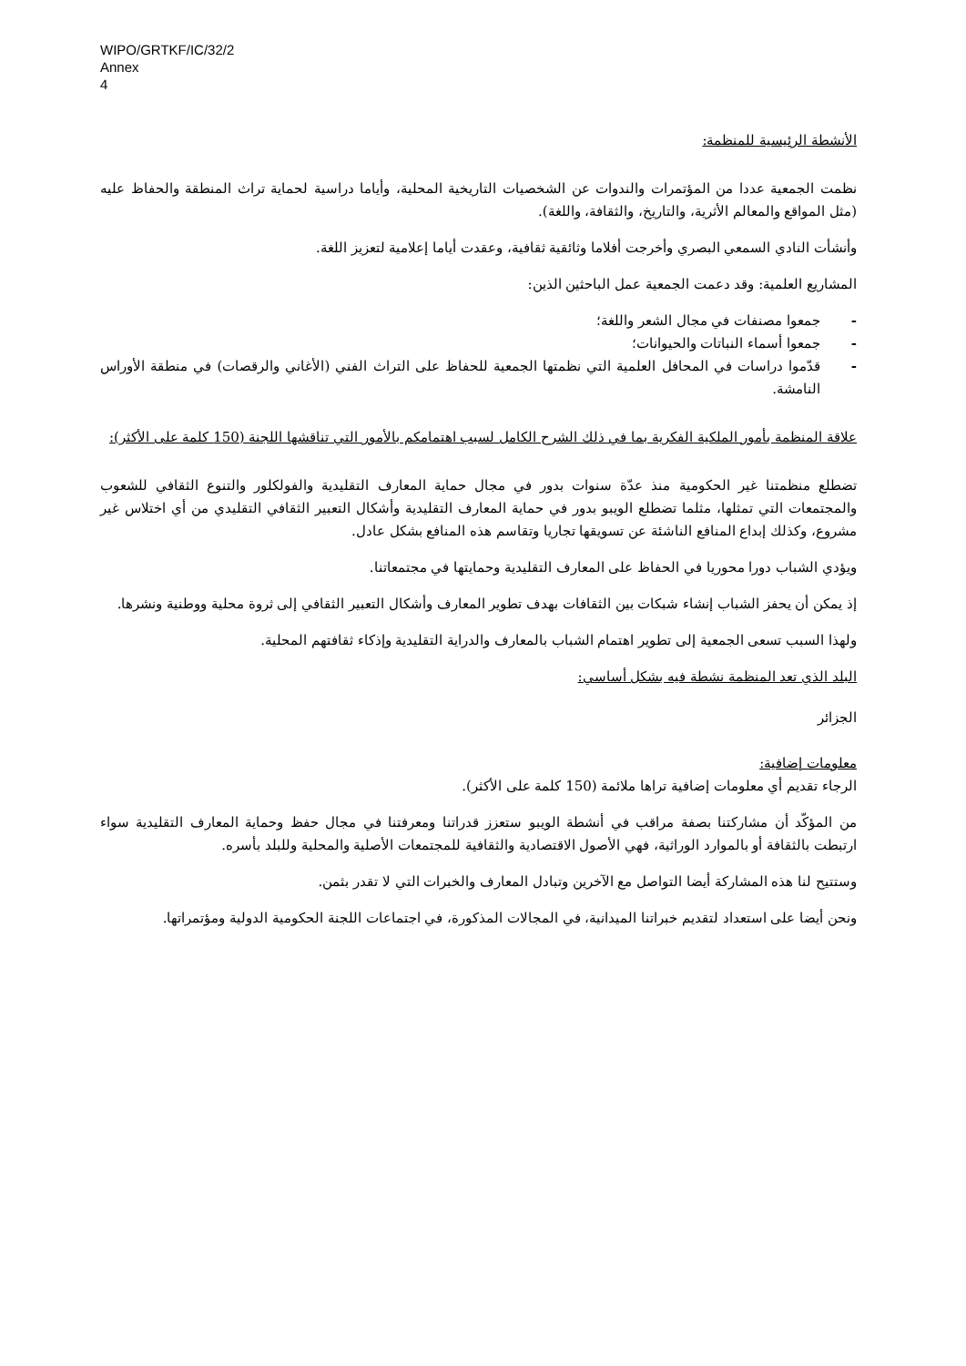WIPO/GRTKF/IC/32/2
Annex
4
الأنشطة الرئيسية للمنظمة:
نظمت الجمعية عددا من المؤتمرات والندوات عن الشخصيات التاريخية المحلية، وأياما دراسية لحماية تراث المنطقة والحفاظ عليه (مثل المواقع والمعالم الأثرية، والتاريخ، والثقافة، واللغة).
وأنشأت النادي السمعي البصري وأخرجت أفلاما وثائقية ثقافية، وعقدت أياما إعلامية لتعزيز اللغة.
المشاريع العلمية: وقد دعمت الجمعية عمل الباحثين الذين:
- جمعوا مصنفات في مجال الشعر واللغة؛
- جمعوا أسماء النباتات والحيوانات؛
- قدّموا دراسات في المحافل العلمية التي نظمتها الجمعية للحفاظ على التراث الفني (الأغاني والرقصات) في منطقة الأوراس النامشة.
علاقة المنظمة بأمور الملكية الفكرية بما في ذلك الشرح الكامل لسبب اهتمامكم بالأمور التي تناقشها اللجنة (150 كلمة على الأكثر):
تضطلع منظمتنا غير الحكومية منذ عدّة سنوات بدور في مجال حماية المعارف التقليدية والفولكلور والتنوع الثقافي للشعوب والمجتمعات التي تمثلها، مثلما تضطلع الويبو بدور في حماية المعارف التقليدية وأشكال التعبير الثقافي التقليدي من أي اختلاس غير مشروع، وكذلك إبداع المنافع الناشئة عن تسويقها تجاريا وتقاسم هذه المنافع بشكل عادل.
ويؤدي الشباب دورا محوريا في الحفاظ على المعارف التقليدية وحمايتها في مجتمعاتنا.
إذ يمكن أن يحفز الشباب إنشاء شبكات بين الثقافات بهدف تطوير المعارف وأشكال التعبير الثقافي إلى ثروة محلية ووطنية ونشرها.
ولهذا السبب تسعى الجمعية إلى تطوير اهتمام الشباب بالمعارف والدراية التقليدية وإذكاء ثقافتهم المحلية.
البلد الذي تعد المنظمة نشطة فيه بشكل أساسي:
الجزائر
معلومات إضافية:
الرجاء تقديم أي معلومات إضافية تراها ملائمة (150 كلمة على الأكثر).
من المؤكّد أن مشاركتنا بصفة مراقب في أنشطة الويبو ستعزز قدراتنا ومعرفتنا في مجال حفظ وحماية المعارف التقليدية سواء ارتبطت بالثقافة أو بالموارد الوراثية، فهي الأصول الاقتصادية والثقافية للمجتمعات الأصلية والمحلية وللبلد بأسره.
وستتيح لنا هذه المشاركة أيضا التواصل مع الآخرين وتبادل المعارف والخبرات التي لا تقدر بثمن.
ونحن أيضا على استعداد لتقديم خبراتنا الميدانية، في المجالات المذكورة، في اجتماعات اللجنة الحكومية الدولية ومؤتمراتها.